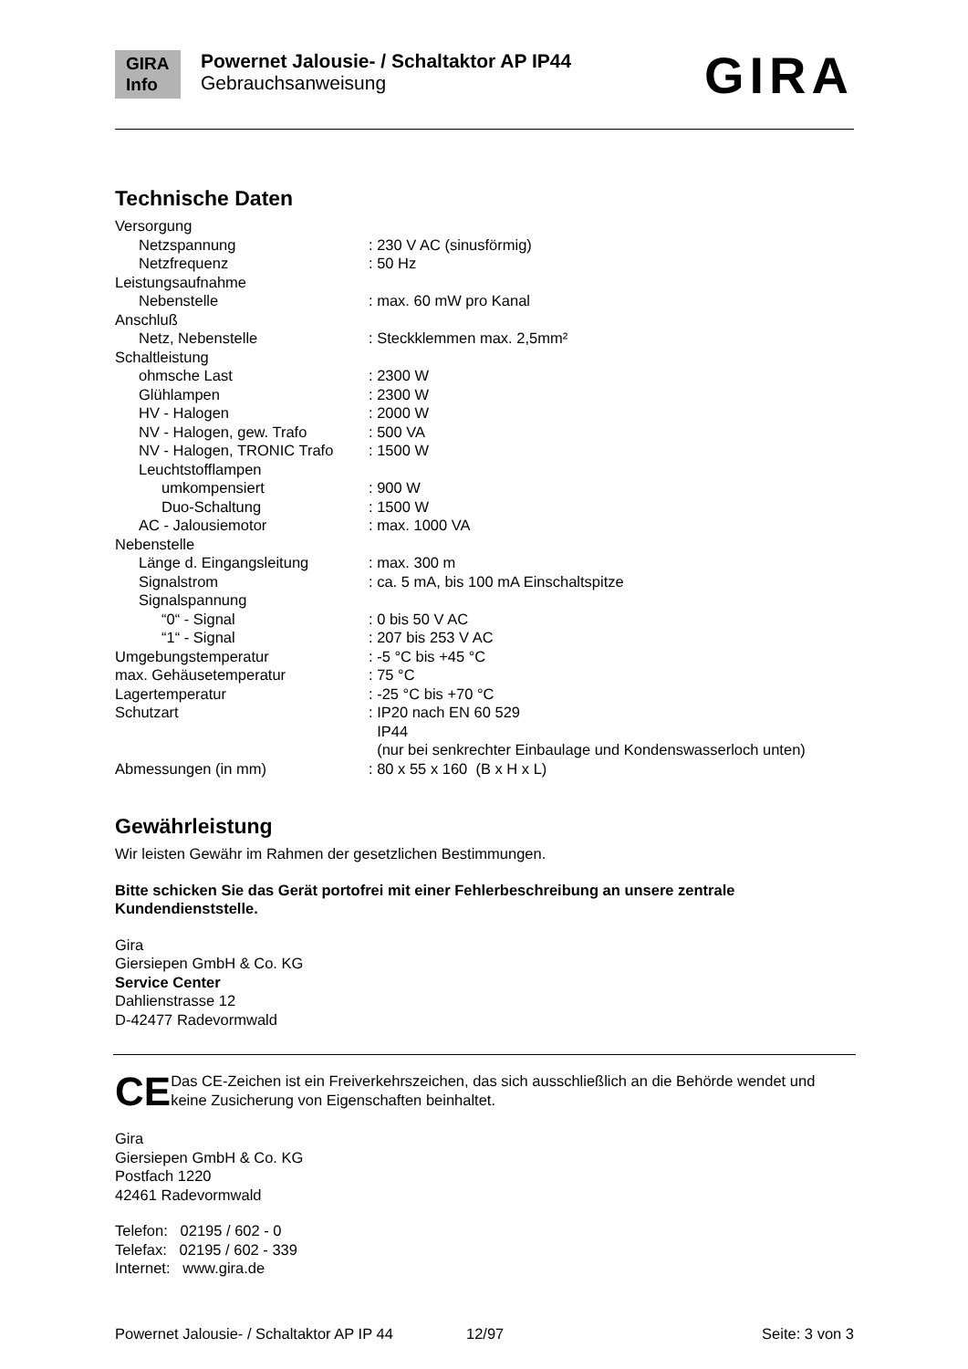GIRA
Info
Powernet Jalousie- / Schaltaktor AP IP44
Gebrauchsanweisung
GIRA
Technische Daten
| Versorgung | |
| Netzspannung | : 230 V AC (sinusförmig) |
| Netzfrequenz | : 50 Hz |
| Leistungsaufnahme | |
| Nebenstelle | : max. 60 mW pro Kanal |
| Anschluß | |
| Netz, Nebenstelle | : Steckklemmen max. 2,5mm² |
| Schaltleistung | |
| ohmsche Last | : 2300 W |
| Glühlampen | : 2300 W |
| HV - Halogen | : 2000 W |
| NV - Halogen, gew. Trafo | : 500 VA |
| NV - Halogen, TRONIC Trafo | : 1500 W |
| Leuchtstofflampen | |
| umkompensiert | : 900 W |
| Duo-Schaltung | : 1500 W |
| AC - Jalousiemotor | : max. 1000 VA |
| Nebenstelle | |
| Länge d. Eingangsleitung | : max. 300 m |
| Signalstrom | : ca. 5 mA, bis 100 mA Einschaltspitze |
| Signalspannung | |
| “0“ - Signal | : 0 bis 50 V AC |
| “1“ - Signal | : 207 bis 253 V AC |
| Umgebungstemperatur | : -5 °C bis +45 °C |
| max. Gehäusetemperatur | : 75 °C |
| Lagertemperatur | : -25 °C bis +70 °C |
| Schutzart | : IP20 nach EN 60 529 IP44 (nur bei senkrechter Einbaulage und Kondenswasserloch unten) |
| Abmessungen (in mm) | : 80 x 55 x 160 (B x H x L) |
Gewährleistung
Wir leisten Gewähr im Rahmen der gesetzlichen Bestimmungen.
Bitte schicken Sie das Gerät portofrei mit einer Fehlerbeschreibung an unsere zentrale Kundendienststelle.
Gira
Giersiepen GmbH & Co. KG
Service Center
Dahlienstrasse 12
D-42477 Radevormwald
CE
Das CE-Zeichen ist ein Freiverkehrszeichen, das sich ausschließlich an die Behörde wendet und keine Zusicherung von Eigenschaften beinhaltet.
Gira
Giersiepen GmbH & Co. KG
Postfach 1220
42461 Radevormwald
Telefon: 02195 / 602 - 0
Telefax: 02195 / 602 - 339
Internet: www.gira.de
Powernet Jalousie- / Schaltaktor AP IP 44 12/97 Seite: 3 von 3